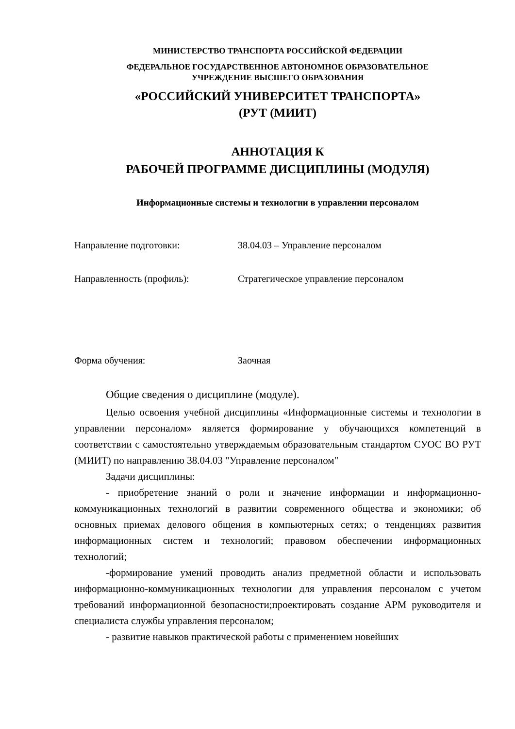МИНИСТЕРСТВО ТРАНСПОРТА РОССИЙСКОЙ ФЕДЕРАЦИИ
ФЕДЕРАЛЬНОЕ ГОСУДАРСТВЕННОЕ АВТОНОМНОЕ ОБРАЗОВАТЕЛЬНОЕ
УЧРЕЖДЕНИЕ ВЫСШЕГО ОБРАЗОВАНИЯ
«РОССИЙСКИЙ УНИВЕРСИТЕТ ТРАНСПОРТА»
(РУТ (МИИТ)
АННОТАЦИЯ К
РАБОЧЕЙ ПРОГРАММЕ ДИСЦИПЛИНЫ (МОДУЛЯ)
Информационные системы и технологии в управлении персоналом
Направление подготовки: 38.04.03 – Управление персоналом
Направленность (профиль): Стратегическое управление персоналом
Форма обучения: Заочная
Общие сведения о дисциплине (модуле).
Целью освоения учебной дисциплины «Информационные системы и технологии в управлении персоналом» является формирование у обучающихся компетенций в соответствии с самостоятельно утверждаемым образовательным стандартом СУОС ВО РУТ (МИИТ) по направлению 38.04.03 "Управление персоналом"
Задачи дисциплины:
- приобретение знаний о роли и значение информации и информационно-коммуникационных технологий в развитии современного общества и экономики; об основных приемах делового общения в компьютерных сетях; о тенденциях развития информационных систем и технологий; правовом обеспечении информационных технологий;
-формирование умений проводить анализ предметной области и использовать информационно-коммуникационных технологии для управления персоналом с учетом требований информационной безопасности;проектировать создание АРМ руководителя и специалиста службы управления персоналом;
- развитие навыков практической работы с применением новейших